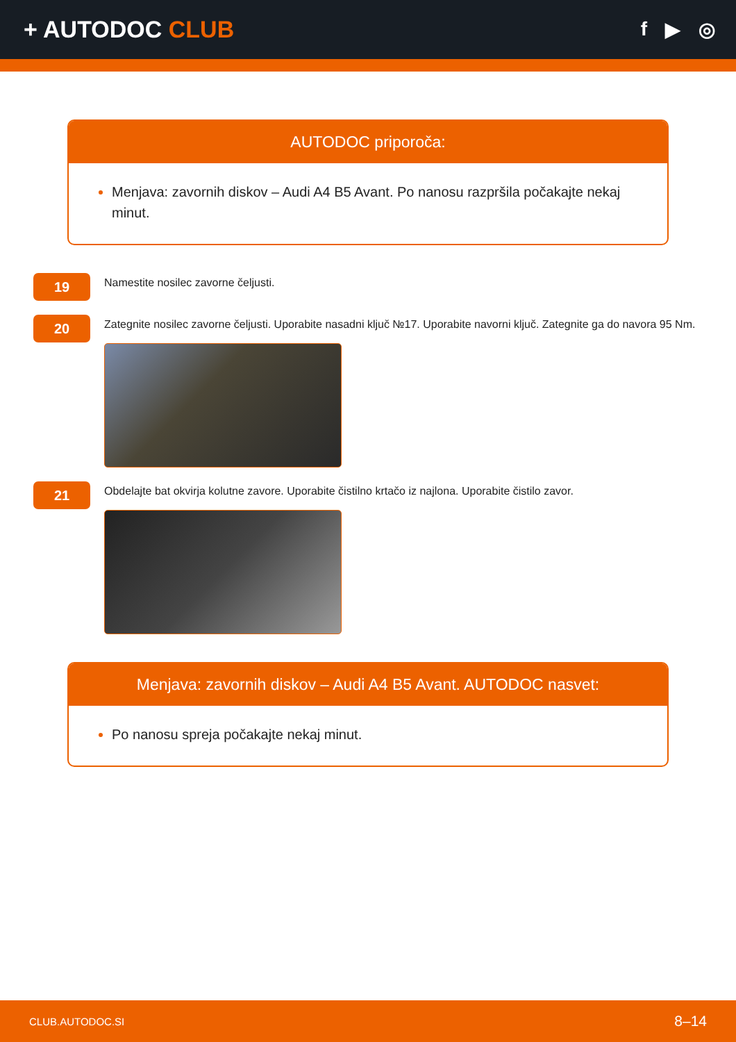+ AUTODOC CLUB
f ▶ ◎
AUTODOC priporoča:
Menjava: zavornih diskov – Audi A4 B5 Avant. Po nanosu razpršila počakajte nekaj minut.
19
Namestite nosilec zavorne čeljusti.
20
Zategnite nosilec zavorne čeljusti. Uporabite nasadni ključ №17. Uporabite navorni ključ. Zategnite ga do navora 95 Nm.
21
Obdelajte bat okvirja kolutne zavore. Uporabite čistilno krtačo iz najlona. Uporabite čistilo zavor.
Menjava: zavornih diskov – Audi A4 B5 Avant. AUTODOC nasvet:
Po nanosu spreja počakajte nekaj minut.
CLUB.AUTODOC.SI 8–14